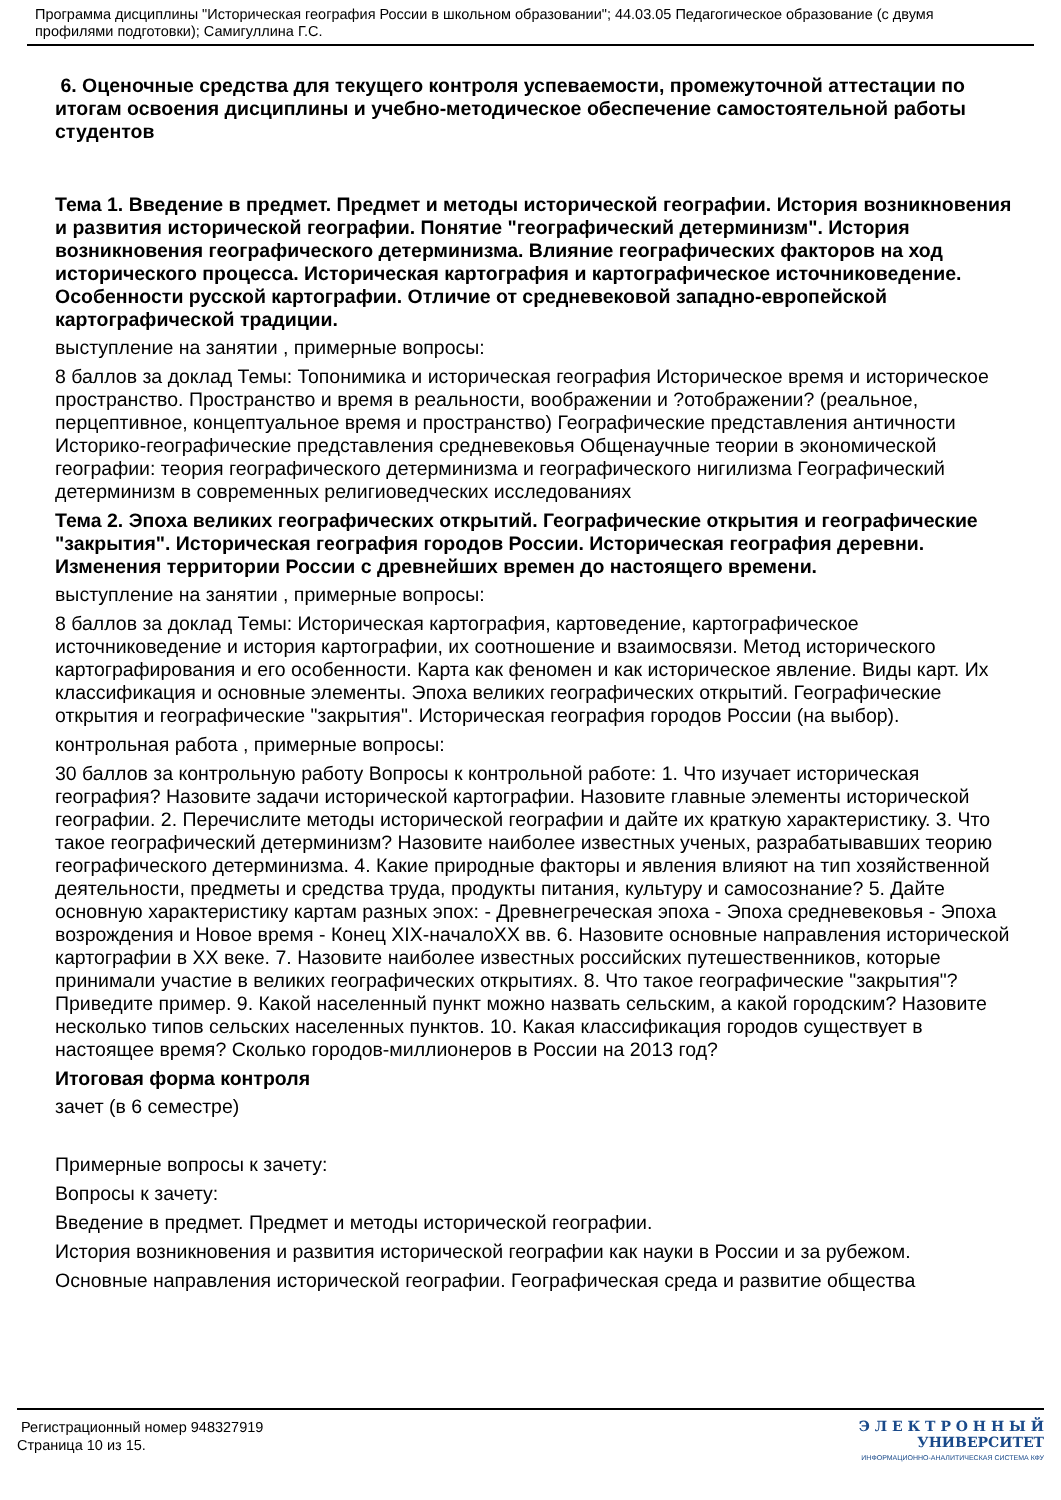Программа дисциплины "Историческая география России в школьном образовании"; 44.03.05 Педагогическое образование (с двумя профилями подготовки); Самигуллина Г.С.
6. Оценочные средства для текущего контроля успеваемости, промежуточной аттестации по итогам освоения дисциплины и учебно-методическое обеспечение самостоятельной работы студентов
Тема 1. Введение в предмет. Предмет и методы исторической географии. История возникновения и развития исторической географии. Понятие "географический детерминизм". История возникновения географического детерминизма. Влияние географических факторов на ход исторического процесса. Историческая картография и картографическое источниковедение. Особенности русской картографии. Отличие от средневековой западно-европейской картографической традиции.
выступление на занятии , примерные вопросы:
8 баллов за доклад Темы: Топонимика и историческая география Историческое время и историческое пространство. Пространство и время в реальности, воображении и ?отображении? (реальное, перцептивное, концептуальное время и пространство) Географические представления античности Историко-географические представления средневековья Общенаучные теории в экономической географии: теория географического детерминизма и географического нигилизма Географический детерминизм в современных религиоведческих исследованиях
Тема 2. Эпоха великих географических открытий. Географические открытия и географические "закрытия". Историческая география городов России. Историческая география деревни. Изменения территории России с древнейших времен до настоящего времени.
выступление на занятии , примерные вопросы:
8 баллов за доклад Темы: Историческая картография, картоведение, картографическое источниковедение и история картографии, их соотношение и взаимосвязи. Метод исторического картографирования и его особенности. Карта как феномен и как историческое явление. Виды карт. Их классификация и основные элементы. Эпоха великих географических открытий. Географические открытия и географические "закрытия". Историческая география городов России (на выбор).
контрольная работа , примерные вопросы:
30 баллов за контрольную работу Вопросы к контрольной работе: 1. Что изучает историческая география? Назовите задачи исторической картографии. Назовите главные элементы исторической географии. 2. Перечислите методы исторической географии и дайте их краткую характеристику. 3. Что такое географический детерминизм? Назовите наиболее известных ученых, разрабатывавших теорию географического детерминизма. 4. Какие природные факторы и явления влияют на тип хозяйственной деятельности, предметы и средства труда, продукты питания, культуру и самосознание? 5. Дайте основную характеристику картам разных эпох: - Древнегреческая эпоха - Эпоха средневековья - Эпоха возрождения и Новое время - Конец XIX-началоXX вв. 6. Назовите основные направления исторической картографии в XX веке. 7. Назовите наиболее известных российских путешественников, которые принимали участие в великих географических открытиях. 8. Что такое географические "закрытия"? Приведите пример. 9. Какой населенный пункт можно назвать сельским, а какой городским? Назовите несколько типов сельских населенных пунктов. 10. Какая классификация городов существует в настоящее время? Сколько городов-миллионеров в России на 2013 год?
Итоговая форма контроля
зачет (в 6 семестре)
Примерные вопросы к зачету:
Вопросы к зачету:
Введение в предмет. Предмет и методы исторической географии.
История возникновения и развития исторической географии как науки в России и за рубежом.
Основные направления исторической географии. Географическая среда и развитие общества
Регистрационный номер 948327919
Страница 10 из 15.
Э Л Е К Т Р О Н Н Ы Й
УНИВЕРСИТЕТ
ИНФОРМАЦИОННО-АНАЛИТИЧЕСКАЯ СИСТЕМА КФУ